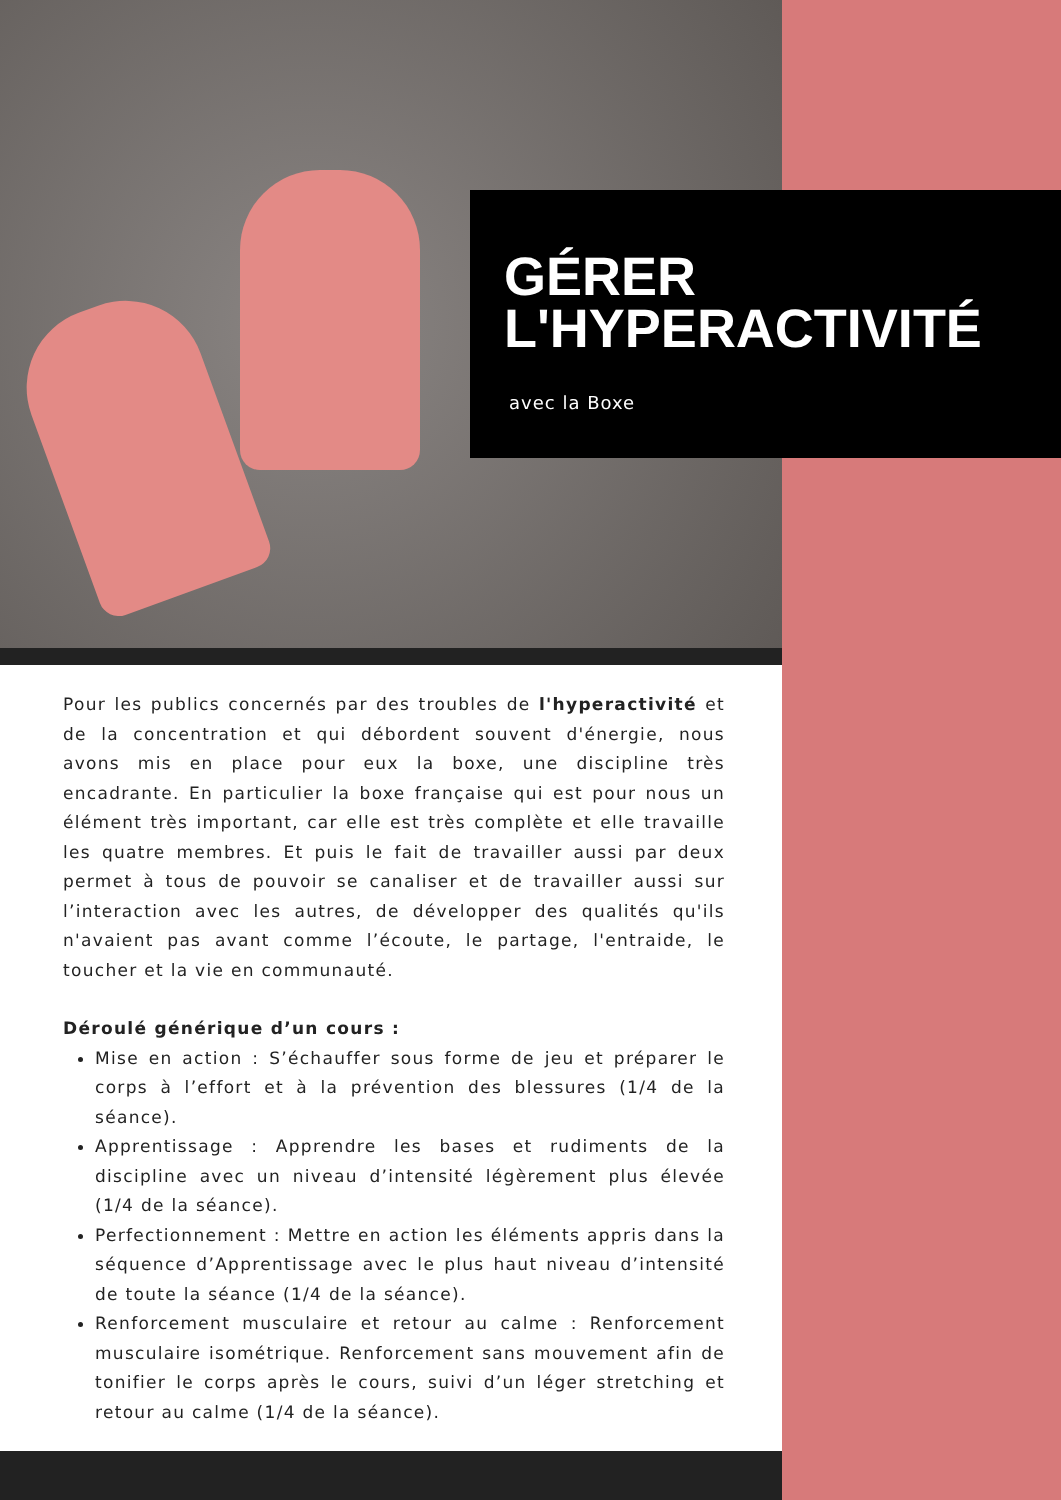GÉRER
L'HYPERACTIVITÉ
avec la Boxe
Pour les publics concernés par des troubles de l'hyperactivité et de la concentration et qui débordent souvent d'énergie, nous avons mis en place pour eux la boxe, une discipline très encadrante. En particulier la boxe française qui est pour nous un élément très important, car elle est très complète et elle travaille les quatre membres. Et puis le fait de travailler aussi par deux permet à tous de pouvoir se canaliser et de travailler aussi sur l’interaction avec les autres, de développer des qualités qu'ils n'avaient pas avant comme l’écoute, le partage, l'entraide, le toucher et la vie en communauté.
Déroulé générique d’un cours :
Mise en action : S’échauffer sous forme de jeu et préparer le corps à l’effort et à la prévention des blessures (1/4 de la séance).
Apprentissage : Apprendre les bases et rudiments de la discipline avec un niveau d’intensité légèrement plus élevée (1/4 de la séance).
Perfectionnement : Mettre en action les éléments appris dans la séquence d’Apprentissage avec le plus haut niveau d’intensité de toute la séance (1/4 de la séance).
Renforcement musculaire et retour au calme : Renforcement musculaire isométrique. Renforcement sans mouvement afin de tonifier le corps après le cours, suivi d’un léger stretching et retour au calme (1/4 de la séance).